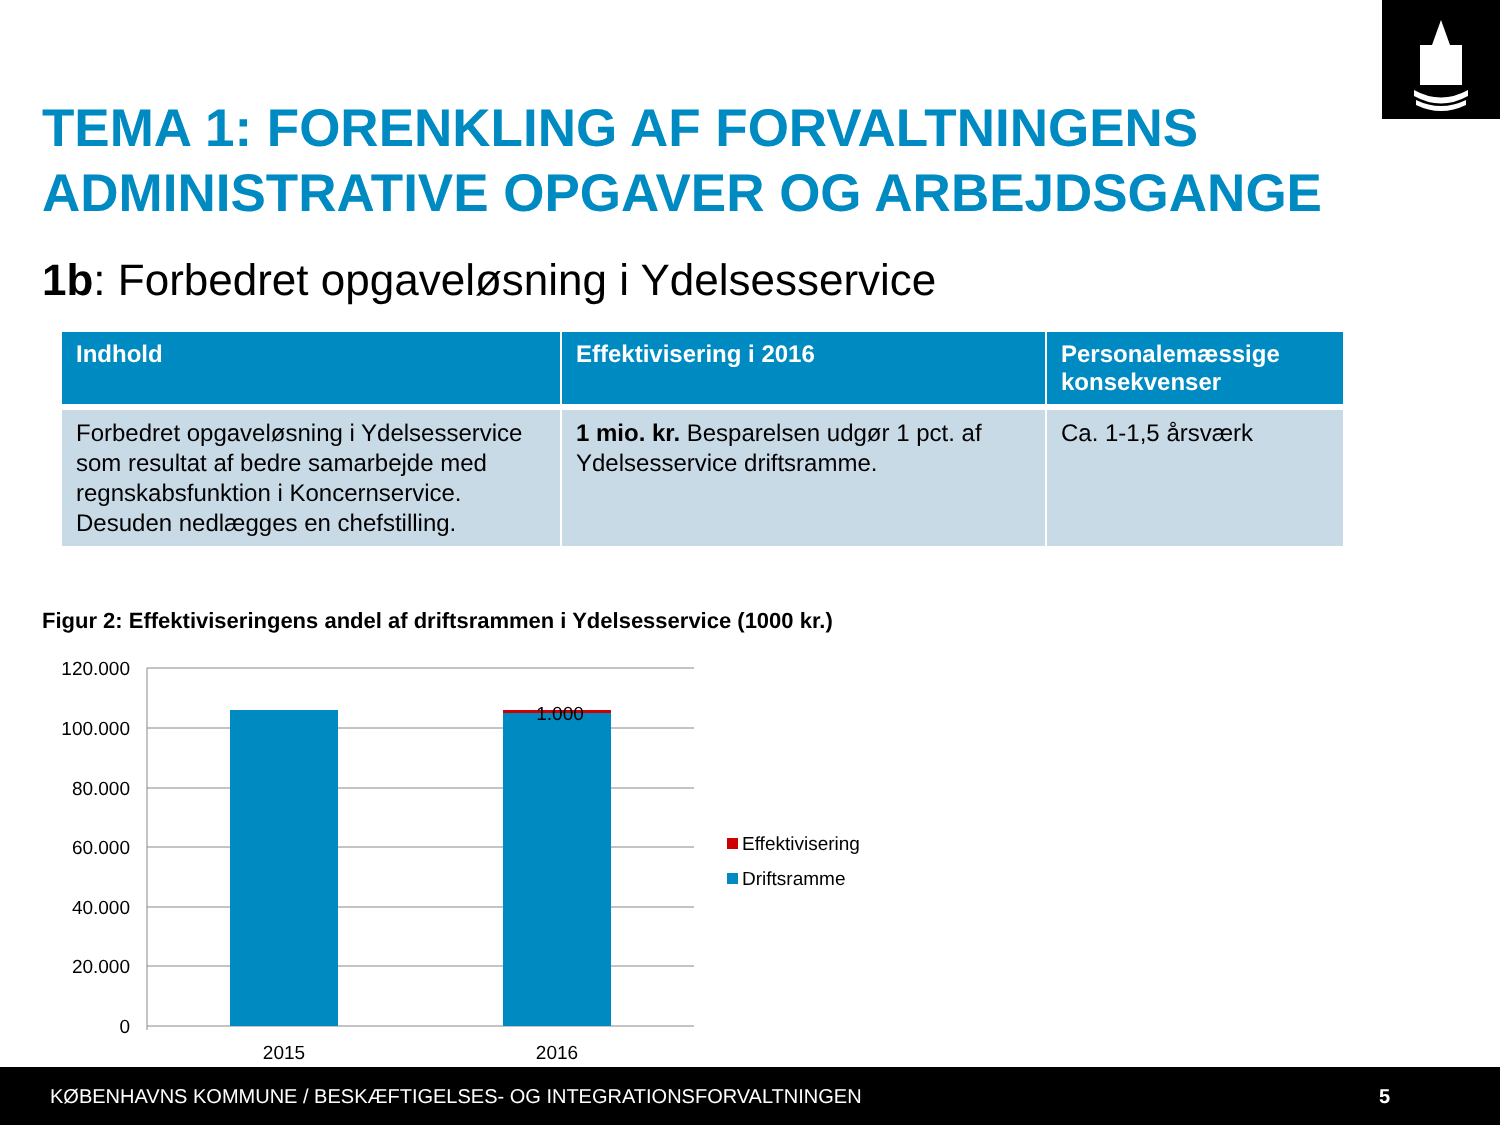TEMA 1: FORENKLING AF FORVALTNINGENS
ADMINISTRATIVE OPGAVER OG ARBEJDSGANGE
1b: Forbedret opgaveløsning i Ydelsesservice
| Indhold | Effektivisering i 2016 | Personalemæssige konsekvenser |
| --- | --- | --- |
| Forbedret opgaveløsning i Ydelsesservice som resultat af bedre samarbejde med regnskabsfunktion i Koncernservice. Desuden nedlægges en chefstilling. | 1 mio. kr. Besparelsen udgør 1 pct. af Ydelsesservice driftsramme. | Ca. 1-1,5 årsværk |
Figur 2: Effektiviseringens andel af driftsrammen i Ydelsesservice (1000 kr.)
120.000
100.000
80.000
60.000
40.000
20.000
0
1.000
2015
2016
Effektivisering
Driftsramme
KØBENHAVNS KOMMUNE / BESKÆFTIGELSES- OG INTEGRATIONSFORVALTNINGEN 5